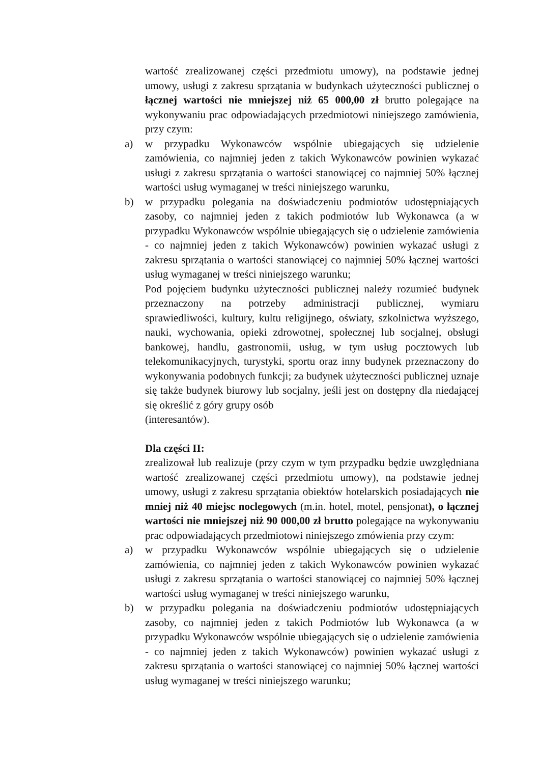wartość zrealizowanej części przedmiotu umowy), na podstawie jednej umowy, usługi z zakresu sprzątania w budynkach użyteczności publicznej o łącznej wartości nie mniejszej niż 65 000,00 zł brutto polegające na wykonywaniu prac odpowiadających przedmiotowi niniejszego zamówienia, przy czym:
a) w przypadku Wykonawców wspólnie ubiegających się udzielenie zamówienia, co najmniej jeden z takich Wykonawców powinien wykazać usługi z zakresu sprzątania o wartości stanowiącej co najmniej 50% łącznej wartości usług wymaganej w treści niniejszego warunku,
b) w przypadku polegania na doświadczeniu podmiotów udostępniających zasoby, co najmniej jeden z takich podmiotów lub Wykonawca (a w przypadku Wykonawców wspólnie ubiegających się o udzielenie zamówienia - co najmniej jeden z takich Wykonawców) powinien wykazać usługi z zakresu sprzątania o wartości stanowiącej co najmniej 50% łącznej wartości usług wymaganej w treści niniejszego warunku;
Pod pojęciem budynku użyteczności publicznej należy rozumieć budynek przeznaczony na potrzeby administracji publicznej, wymiaru sprawiedliwości, kultury, kultu religijnego, oświaty, szkolnictwa wyższego, nauki, wychowania, opieki zdrowotnej, społecznej lub socjalnej, obsługi bankowej, handlu, gastronomii, usług, w tym usług pocztowych lub telekomunikacyjnych, turystyki, sportu oraz inny budynek przeznaczony do wykonywania podobnych funkcji; za budynek użyteczności publicznej uznaje się także budynek biurowy lub socjalny, jeśli jest on dostępny dla niedającej się określić z góry grupy osób
(interesantów).
Dla części II:
zrealizował lub realizuje (przy czym w tym przypadku będzie uwzględniana wartość zrealizowanej części przedmiotu umowy), na podstawie jednej umowy, usługi z zakresu sprzątania obiektów hotelarskich posiadających nie mniej niż 40 miejsc noclegowych (m.in. hotel, motel, pensjonat), o łącznej wartości nie mniejszej niż 90 000,00 zł brutto polegające na wykonywaniu prac odpowiadających przedmiotowi niniejszego zmówienia przy czym:
a) w przypadku Wykonawców wspólnie ubiegających się o udzielenie zamówienia, co najmniej jeden z takich Wykonawców powinien wykazać usługi z zakresu sprzątania o wartości stanowiącej co najmniej 50% łącznej wartości usług wymaganej w treści niniejszego warunku,
b) w przypadku polegania na doświadczeniu podmiotów udostępniających zasoby, co najmniej jeden z takich Podmiotów lub Wykonawca (a w przypadku Wykonawców wspólnie ubiegających się o udzielenie zamówienia - co najmniej jeden z takich Wykonawców) powinien wykazać usługi z zakresu sprzątania o wartości stanowiącej co najmniej 50% łącznej wartości usług wymaganej w treści niniejszego warunku;